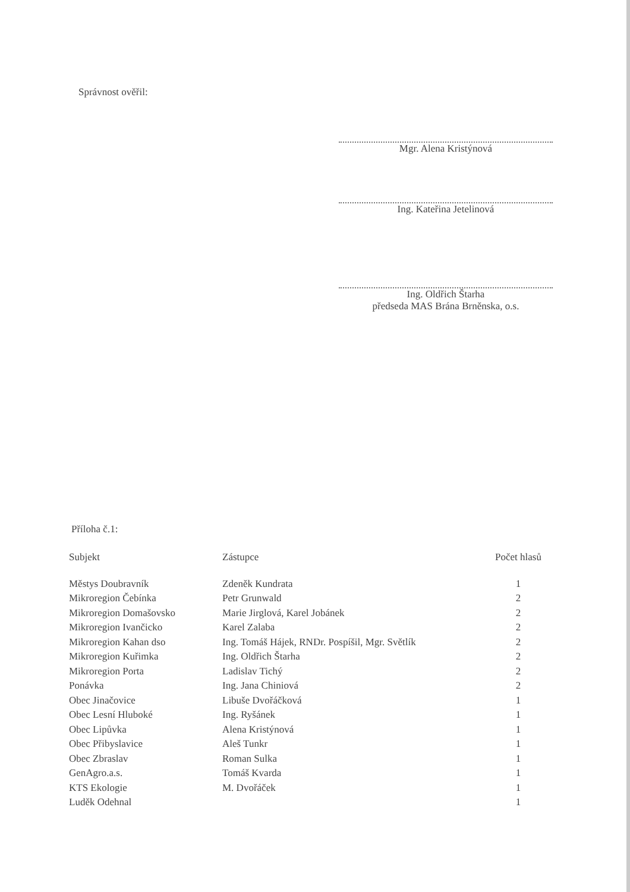Správnost ověřil:
Mgr. Alena Kristýnová
Ing. Kateřina Jetelinová
Ing. Oldřich Štarha
předseda MAS Brána Brněnska, o.s.
Příloha č.1:
| Subjekt | Zástupce | Počet hlasů |
| --- | --- | --- |
| Městys Doubravník | Zdeněk Kundrata | 1 |
| Mikroregion Čebínka | Petr Grunwald | 2 |
| Mikroregion Domašovsko | Marie Jirglová, Karel Jobánek | 2 |
| Mikroregion Ivančicko | Karel Zalaba | 2 |
| Mikroregion Kahan dso | Ing. Tomáš Hájek, RNDr. Pospíšil, Mgr. Světlík | 2 |
| Mikroregion Kuřimka | Ing. Oldřich Štarha | 2 |
| Mikroregion Porta | Ladislav Tichý | 2 |
| Ponávka | Ing. Jana Chiniová | 2 |
| Obec Jinačovice | Libuše Dvořáčková | 1 |
| Obec Lesní Hluboké | Ing. Ryšánek | 1 |
| Obec Lipůvka | Alena Kristýnová | 1 |
| Obec Přibyslavice | Aleš Tunkr | 1 |
| Obec Zbraslav | Roman Sulka | 1 |
| GenAgro.a.s. | Tomáš Kvarda | 1 |
| KTS Ekologie | M. Dvořáček | 1 |
| Luděk Odehnal | | 1 |